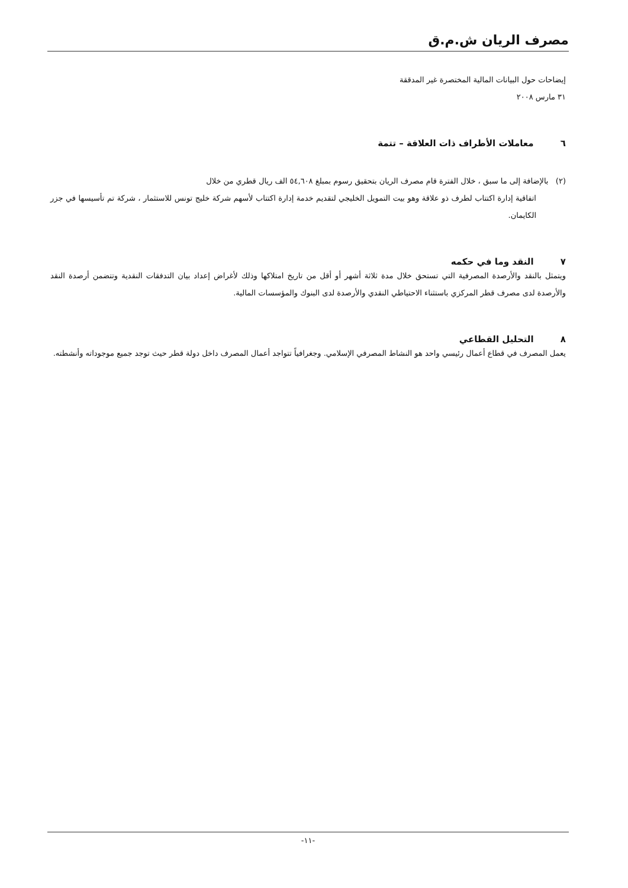مصرف الريان ش.م.ق
إيضاحات حول البيانات المالية المختصرة غير المدققة
٣١ مارس ٢٠٠٨
٦ معاملات الأطراف ذات العلاقة – تتمة
(٢) بالإضافة إلى ما سبق ، خلال الفترة قام مصرف الريان بتحقيق رسوم بمبلغ ٥٤,٦٠٨ الف ريال قطري من خلال
اتفاقية إدارة اكتتاب لطرف ذو علاقة وهو بيت التمويل الخليجي لتقديم خدمة إدارة اكتتاب لأسهم شركة خليج تونس للاستثمار ، شركة تم تأسيسها في جزر الكايمان.
٧ النقد وما في حكمه
ويتمثل بالنقد والأرصدة المصرفية التي تستحق خلال مدة ثلاثة أشهر أو أقل من تاريخ امتلاكها وذلك لأغراض إعداد بيان التدفقات النقدية وتتضمن أرصدة النقد والأرصدة لدى مصرف قطر المركزي باستثناء الاحتياطي النقدي والأرصدة لدى البنوك والمؤسسات المالية.
٨ التحليل القطاعي
يعمل المصرف في قطاع أعمال رئيسي واحد هو النشاط المصرفي الإسلامي. وجغرافياً تتواجد أعمال المصرف داخل دولة قطر حيث توجد جميع موجوداته وأنشطته.
-١١-